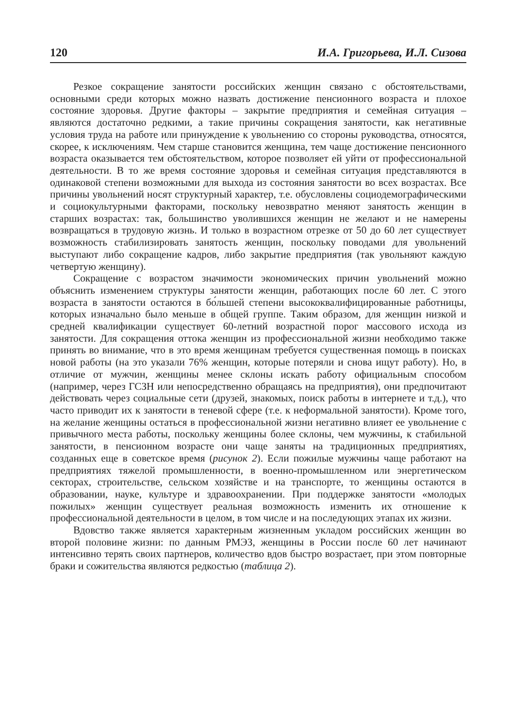120 И.А. Григорьева, И.Л. Сизова
Резкое сокращение занятости российских женщин связано с обстоятельствами, основными среди которых можно назвать достижение пенсионного возраста и плохое состояние здоровья. Другие факторы – закрытие предприятия и семейная ситуация – являются достаточно редкими, а такие причины сокращения занятости, как негативные условия труда на работе или принуждение к увольнению со стороны руководства, относятся, скорее, к исключениям. Чем старше становится женщина, тем чаще достижение пенсионного возраста оказывается тем обстоятельством, которое позволяет ей уйти от профессиональной деятельности. В то же время состояние здоровья и семейная ситуация представляются в одинаковой степени возможными для выхода из состояния занятости во всех возрастах. Все причины увольнений носят структурный характер, т.е. обусловлены социодемографическими и социокультурными факторами, поскольку невозвратно меняют занятость женщин в старших возрастах: так, большинство уволившихся женщин не желают и не намерены возвращаться в трудовую жизнь. И только в возрастном отрезке от 50 до 60 лет существует возможность стабилизировать занятость женщин, поскольку поводами для увольнений выступают либо сокращение кадров, либо закрытие предприятия (так увольняют каждую четвертую женщину).
Сокращение с возрастом значимости экономических причин увольнений можно объяснить изменением структуры занятости женщин, работающих после 60 лет. С этого возраста в занятости остаются в бо́льшей степени высококвалифицированные работницы, которых изначально было меньше в общей группе. Таким образом, для женщин низкой и средней квалификации существует 60-летний возрастной порог массового исхода из занятости. Для сокращения оттока женщин из профессиональной жизни необходимо также принять во внимание, что в это время женщинам требуется существенная помощь в поисках новой работы (на это указали 76% женщин, которые потеряли и снова ищут работу). Но, в отличие от мужчин, женщины менее склоны искать работу официальным способом (например, через ГСЗН или непосредственно обращаясь на предприятия), они предпочитают действовать через социальные сети (друзей, знакомых, поиск работы в интернете и т.д.), что часто приводит их к занятости в теневой сфере (т.е. к неформальной занятости). Кроме того, на желание женщины остаться в профессиональной жизни негативно влияет ее увольнение с привычного места работы, поскольку женщины более склоны, чем мужчины, к стабильной занятости, в пенсионном возрасте они чаще заняты на традиционных предприятиях, созданных еще в советское время (рисунок 2). Если пожилые мужчины чаще работают на предприятиях тяжелой промышленности, в военно-промышленном или энергетическом секторах, строительстве, сельском хозяйстве и на транспорте, то женщины остаются в образовании, науке, культуре и здравоохранении. При поддержке занятости «молодых пожилых» женщин существует реальная возможность изменить их отношение к профессиональной деятельности в целом, в том числе и на последующих этапах их жизни.
Вдовство также является характерным жизненным укладом российских женщин во второй половине жизни: по данным РМЭЗ, женщины в России после 60 лет начинают интенсивно терять своих партнеров, количество вдов быстро возрастает, при этом повторные браки и сожительства являются редкостью (таблица 2).